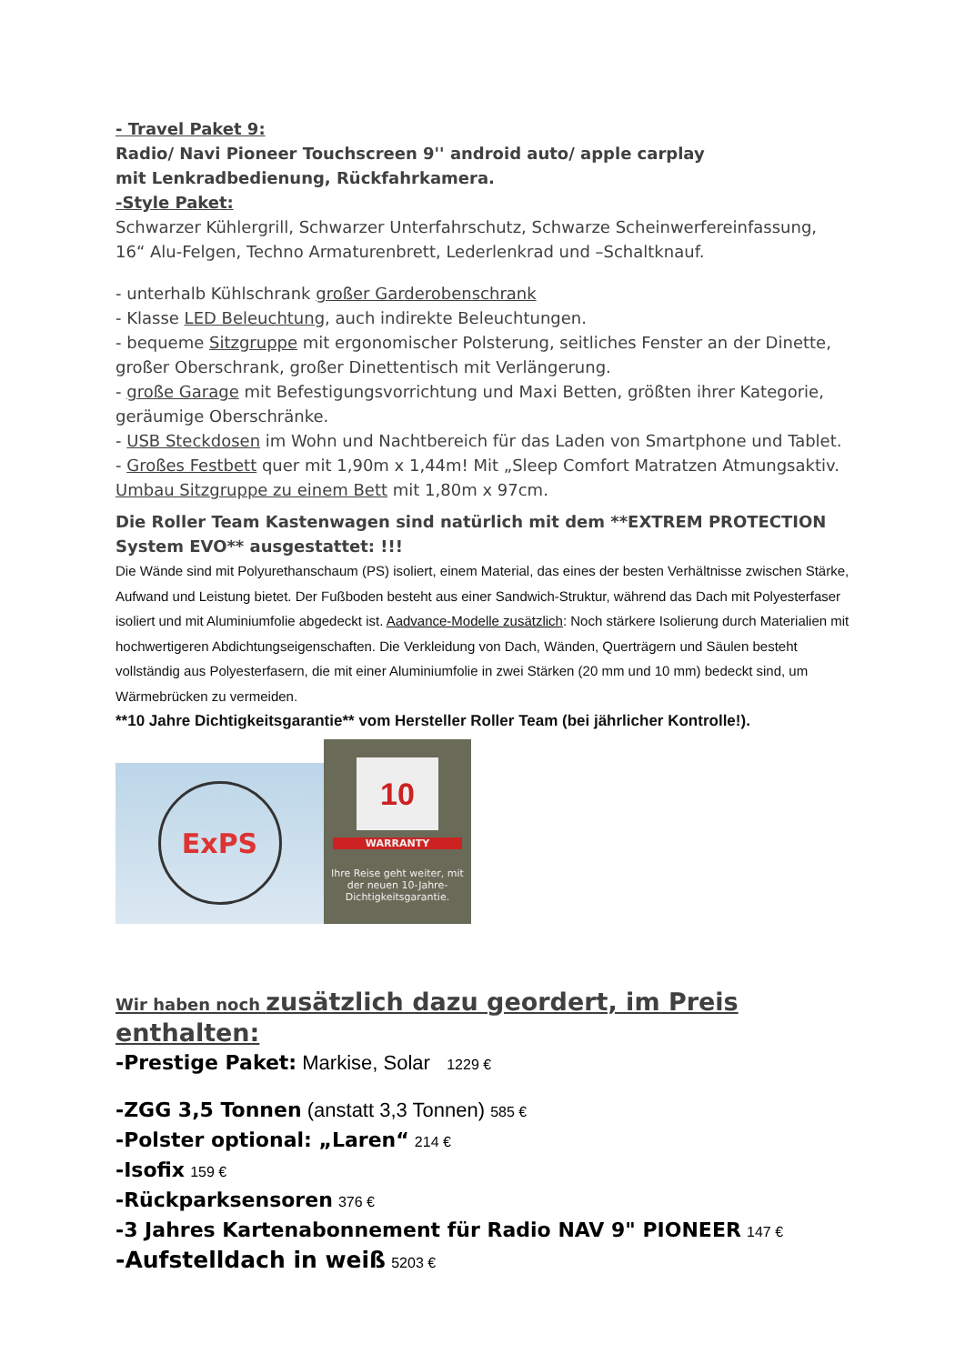- Travel Paket 9:
Radio/ Navi Pioneer Touchscreen 9'' android auto/ apple carplay
mit Lenkradbedienung, Rückfahrkamera.
-Style Paket:
Schwarzer Kühlergrill, Schwarzer Unterfahrschutz, Schwarze Scheinwerfereinfassung,
16“ Alu-Felgen, Techno Armaturenbrett, Lederlenkrad und –Schaltknauf.
- unterhalb Kühlschrank großer Garderobenschrank
- Klasse LED Beleuchtung, auch indirekte Beleuchtungen.
- bequeme Sitzgruppe mit ergonomischer Polsterung, seitliches Fenster an der Dinette, großer Oberschrank, großer Dinettentisch mit Verlängerung.
- große Garage mit Befestigungsvorrichtung und Maxi Betten, größten ihrer Kategorie, geräumige Oberschränke.
- USB Steckdosen im Wohn und Nachtbereich für das Laden von Smartphone und Tablet.
- Großes Festbett quer mit 1,90m x 1,44m! Mit „Sleep Comfort Matratzen Atmungsaktiv.
Umbau Sitzgruppe zu einem Bett mit 1,80m x 97cm.
Die Roller Team Kastenwagen sind natürlich mit dem **EXTREM PROTECTION System EVO** ausgestattet: !!!
Die Wände sind mit Polyurethanschaum (PS) isoliert, einem Material, das eines der besten Verhältnisse zwischen Stärke, Aufwand und Leistung bietet. Der Fußboden besteht aus einer Sandwich-Struktur, während das Dach mit Polyesterfaser isoliert und mit Aluminiumfolie abgedeckt ist. Aadvance-Modelle zusätzlich: Noch stärkere Isolierung durch Materialien mit hochwertigeren Abdichtungseigenschaften. Die Verkleidung von Dach, Wänden, Querträgern und Säulen besteht vollständig aus Polyesterfasern, die mit einer Aluminiumfolie in zwei Stärken (20 mm und 10 mm) bedeckt sind, um Wärmebrücken zu vermeiden.
**10 Jahre Dichtigkeitsgarantie** vom Hersteller Roller Team (bei jährlicher Kontrolle!).
ExPS
10
WARRANTY
Ihre Reise geht weiter, mit der neuen 10-Jahre-Dichtigkeitsgarantie.
Wir haben noch zusätzlich dazu geordert, im Preis enthalten:
-Prestige Paket: Markise, Solar 1229 €
-ZGG 3,5 Tonnen (anstatt 3,3 Tonnen) 585 €
-Polster optional: „Laren“ 214 €
-Isofix 159 €
-Rückparksensoren 376 €
-3 Jahres Kartenabonnement für Radio NAV 9" PIONEER 147 €
-Aufstelldach in weiß 5203 €